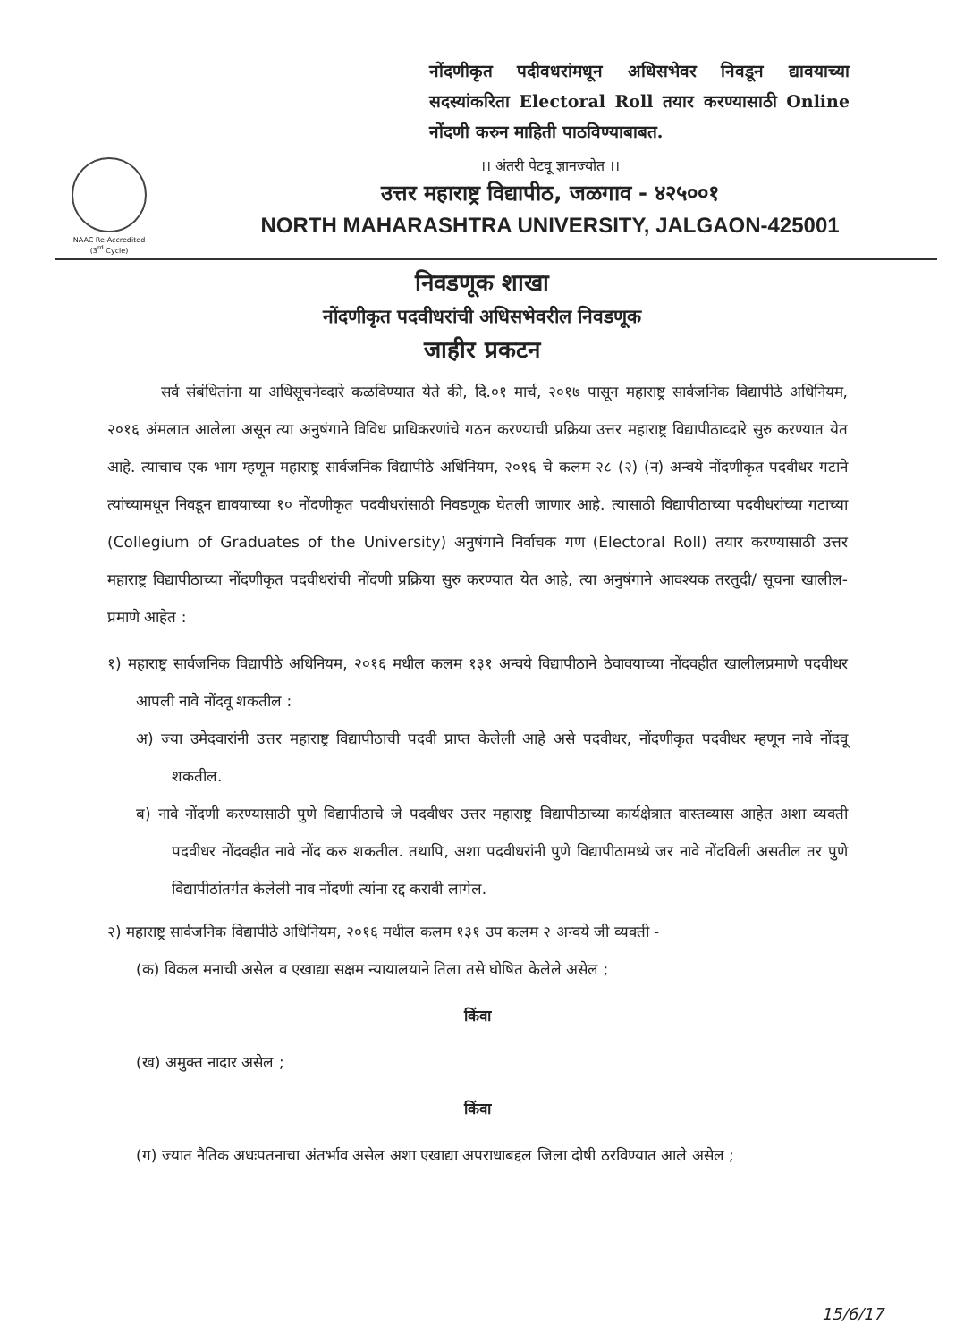नोंदणीकृत पदीवधरांमधून अधिसभेवर निवडून द्यावयाच्या सदस्यांकरिता Electoral Roll तयार करण्यासाठी Online नोंदणी करुन माहिती पाठविण्याबाबत.
NAAC Re-Accredited
(3<sup>rd</sup> Cycle)
।। अंतरी पेटवू ज्ञानज्योत ।।
उत्तर महाराष्ट्र विद्यापीठ, जळगाव - ४२५००१
NORTH MAHARASHTRA UNIVERSITY, JALGAON-425001
निवडणूक शाखा
नोंदणीकृत पदवीधरांची अधिसभेवरील निवडणूक
जाहीर प्रकटन
सर्व संबंधितांना या अधिसूचनेव्दारे कळविण्यात येते की, दि.०१ मार्च, २०१७ पासून महाराष्ट्र सार्वजनिक विद्यापीठे अधिनियम, २०१६ अंमलात आलेला असून त्या अनुषंगाने विविध प्राधिकरणांचे गठन करण्याची प्रक्रिया उत्तर महाराष्ट्र विद्यापीठाव्दारे सुरु करण्यात येत आहे. त्याचाच एक भाग म्हणून महाराष्ट्र सार्वजनिक विद्यापीठे अधिनियम, २०१६ चे कलम २८ (२) (न) अन्वये नोंदणीकृत पदवीधर गटाने त्यांच्यामधून निवडून द्यावयाच्या १० नोंदणीकृत पदवीधरांसाठी निवडणूक घेतली जाणार आहे. त्यासाठी विद्यापीठाच्या पदवीधरांच्या गटाच्या (Collegium of Graduates of the University) अनुषंगाने निर्वाचक गण (Electoral Roll) तयार करण्यासाठी उत्तर महाराष्ट्र विद्यापीठाच्या नोंदणीकृत पदवीधरांची नोंदणी प्रक्रिया सुरु करण्यात येत आहे, त्या अनुषंगाने आवश्यक तरतुदी/ सूचना खालील- प्रमाणे आहेत :
१) महाराष्ट्र सार्वजनिक विद्यापीठे अधिनियम, २०१६ मधील कलम १३१ अन्वये विद्यापीठाने ठेवावयाच्या नोंदवहीत खालीलप्रमाणे पदवीधर आपली नावे नोंदवू शकतील :
अ) ज्या उमेदवारांनी उत्तर महाराष्ट्र विद्यापीठाची पदवी प्राप्त केलेली आहे असे पदवीधर, नोंदणीकृत पदवीधर म्हणून नावे नोंदवू शकतील.
ब) नावे नोंदणी करण्यासाठी पुणे विद्यापीठाचे जे पदवीधर उत्तर महाराष्ट्र विद्यापीठाच्या कार्यक्षेत्रात वास्तव्यास आहेत अशा व्यक्ती पदवीधर नोंदवहीत नावे नोंद करु शकतील. तथापि, अशा पदवीधरांनी पुणे विद्यापीठामध्ये जर नावे नोंदविली असतील तर पुणे विद्यापीठांतर्गत केलेली नाव नोंदणी त्यांना रद्द करावी लागेल.
२) महाराष्ट्र सार्वजनिक विद्यापीठे अधिनियम, २०१६ मधील कलम १३१ उप कलम २ अन्वये जी व्यक्ती -
(क) विकल मनाची असेल व एखाद्या सक्षम न्यायालयाने तिला तसे घोषित केलेले असेल ;
किंवा
(ख) अमुक्त नादार असेल ;
किंवा
(ग) ज्यात नैतिक अधःपतनाचा अंतर्भाव असेल अशा एखाद्या अपराधाबद्दल जिला दोषी ठरविण्यात आले असेल ;
15/6/17